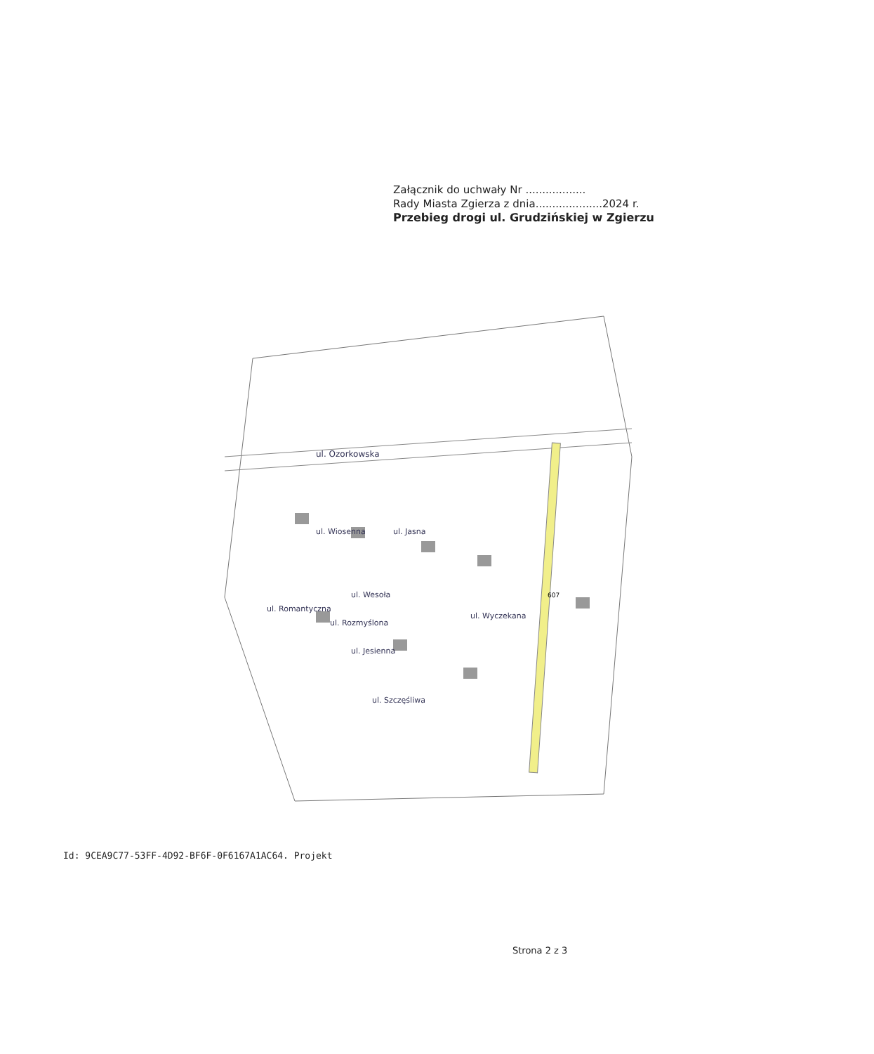Załącznik do uchwały Nr ..................
Rady Miasta Zgierza z dnia....................2024 r.
Przebieg drogi ul. Grudzińskiej w Zgierzu
ul. Ozorkowska
ul. Wiosenna
ul. Jasna
ul. Wesoła
ul. Jesienna
ul. Szczęśliwa
ul. Romantyczna
ul. Rozmyślona
ul. Wyczekana
607
Id: 9CEA9C77-53FF-4D92-BF6F-0F6167A1AC64. Projekt
Strona 2 z 3